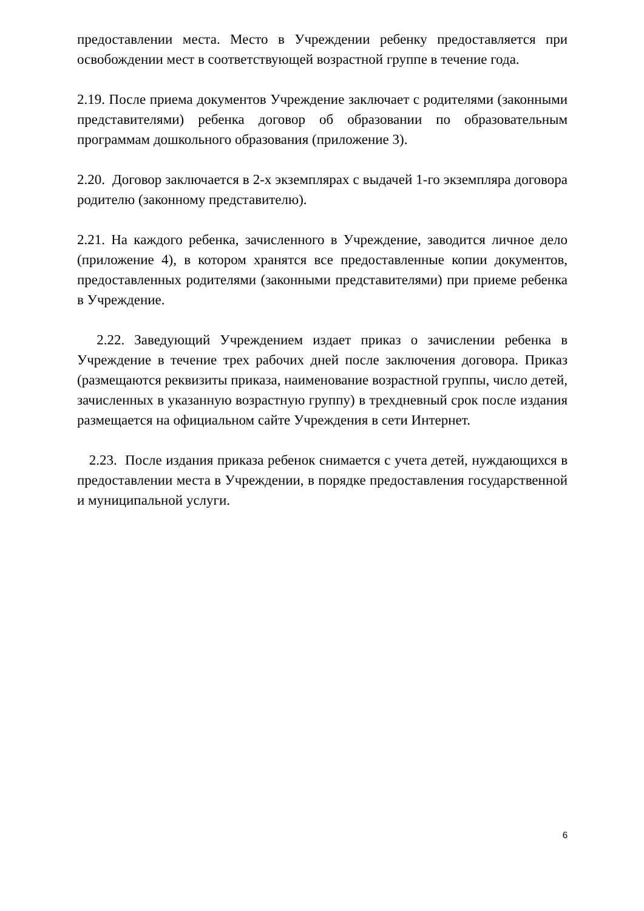предоставлении места. Место в Учреждении ребенку предоставляется при освобождении мест в соответствующей возрастной группе в течение года.
2.19. После приема документов Учреждение заключает с родителями (законными представителями) ребенка договор об образовании по образовательным программам дошкольного образования (приложение 3).
2.20. Договор заключается в 2-х экземплярах с выдачей 1-го экземпляра договора родителю (законному представителю).
2.21. На каждого ребенка, зачисленного в Учреждение, заводится личное дело (приложение 4), в котором хранятся все предоставленные копии документов, предоставленных родителями (законными представителями) при приеме ребенка в Учреждение.
2.22. Заведующий Учреждением издает приказ о зачислении ребенка в Учреждение в течение трех рабочих дней после заключения договора. Приказ (размещаются реквизиты приказа, наименование возрастной группы, число детей, зачисленных в указанную возрастную группу) в трехдневный срок после издания размещается на официальном сайте Учреждения в сети Интернет.
2.23. После издания приказа ребенок снимается с учета детей, нуждающихся в предоставлении места в Учреждении, в порядке предоставления государственной и муниципальной услуги.
6